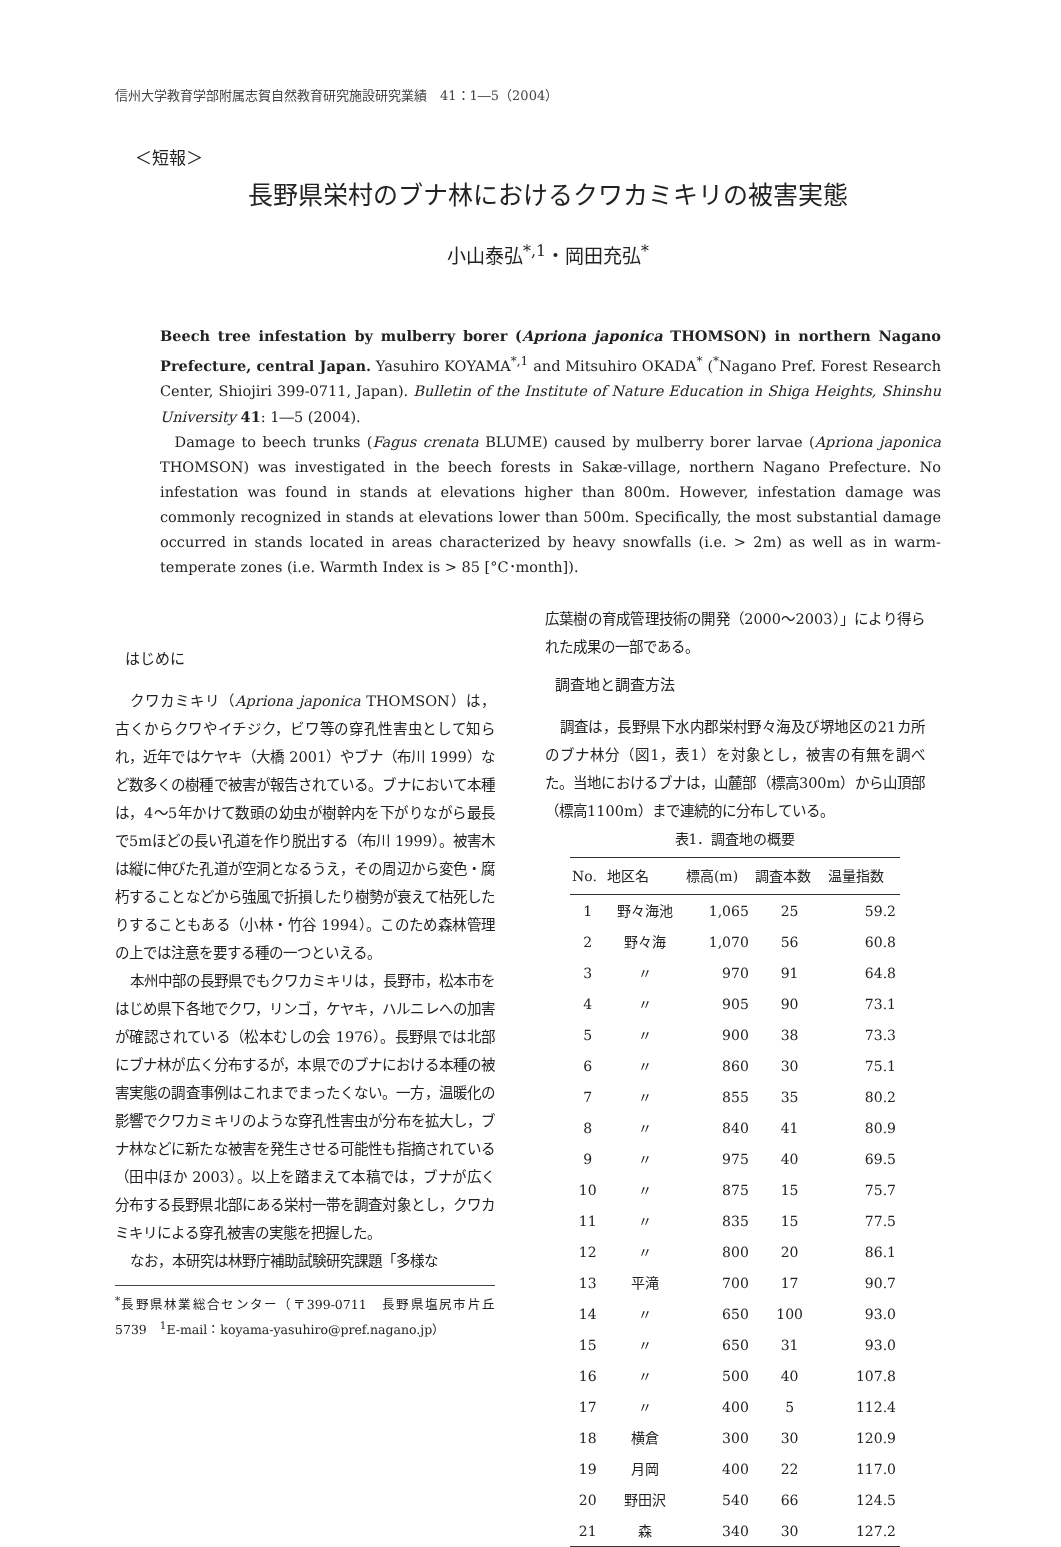信州大学教育学部附属志賀自然教育研究施設研究業績　41：1―5（2004）
＜短報＞
長野県栄村のブナ林におけるクワカミキリの被害実態
小山泰弘<sup>*,1</sup>・岡田充弘<sup>*</sup>
Beech tree infestation by mulberry borer (Apriona japonica THOMSON) in northern Nagano Prefecture, central Japan. Yasuhiro KOYAMA<sup>*,1</sup> and Mitsuhiro OKADA<sup>*</sup> (<sup>*</sup>Nagano Pref. Forest Research Center, Shiojiri 399-0711, Japan). Bulletin of the Institute of Nature Education in Shiga Heights, Shinshu University 41: 1―5 (2004).
Damage to beech trunks (Fagus crenata BLUME) caused by mulberry borer larvae (Apriona japonica THOMSON) was investigated in the beech forests in Sakæ-village, northern Nagano Prefecture. No infestation was found in stands at elevations higher than 800m. However, infestation damage was commonly recognized in stands at elevations lower than 500m. Specifically, the most substantial damage occurred in stands located in areas characterized by heavy snowfalls (i.e. > 2m) as well as in warm-temperate zones (i.e. Warmth Index is > 85 [°C･month]).
はじめに
クワカミキリ（Apriona japonica THOMSON）は，古くからクワやイチジク，ビワ等の穿孔性害虫として知られ，近年ではケヤキ（大橋 2001）やブナ（布川 1999）など数多くの樹種で被害が報告されている。ブナにおいて本種は，4～5年かけて数頭の幼虫が樹幹内を下がりながら最長で5mほどの長い孔道を作り脱出する（布川 1999）。被害木は縦に伸びた孔道が空洞となるうえ，その周辺から変色・腐朽することなどから強風で折損したり樹勢が衰えて枯死したりすることもある（小林・竹谷 1994）。このため森林管理の上では注意を要する種の一つといえる。
本州中部の長野県でもクワカミキリは，長野市，松本市をはじめ県下各地でクワ，リンゴ，ケヤキ，ハルニレへの加害が確認されている（松本むしの会 1976）。長野県では北部にブナ林が広く分布するが，本県でのブナにおける本種の被害実態の調査事例はこれまでまったくない。一方，温暖化の影響でクワカミキリのような穿孔性害虫が分布を拡大し，ブナ林などに新たな被害を発生させる可能性も指摘されている（田中ほか 2003）。以上を踏まえて本稿では，ブナが広く分布する長野県北部にある栄村一帯を調査対象とし，クワカミキリによる穿孔被害の実態を把握した。
なお，本研究は林野庁補助試験研究課題「多様な
<sup>*</sup> 長野県林業総合センター（〒399-0711　長野県塩尻市片丘5739　<sup>1</sup>E-mail：koyama-yasuhiro@pref.nagano.jp）
広葉樹の育成管理技術の開発（2000～2003）」により得られた成果の一部である。
調査地と調査方法
調査は，長野県下水内郡栄村野々海及び堺地区の21カ所のブナ林分（図1，表1）を対象とし，被害の有無を調べた。当地におけるブナは，山麓部（標高300m）から山頂部（標高1100m）まで連続的に分布している。
表1．調査地の概要
| No. | 地区名 | 標高(m) | 調査本数 | 温量指数 |
| --- | --- | --- | --- | --- |
| 1 | 野々海池 | 1,065 | 25 | 59.2 |
| 2 | 野々海 | 1,070 | 56 | 60.8 |
| 3 | 〃 | 970 | 91 | 64.8 |
| 4 | 〃 | 905 | 90 | 73.1 |
| 5 | 〃 | 900 | 38 | 73.3 |
| 6 | 〃 | 860 | 30 | 75.1 |
| 7 | 〃 | 855 | 35 | 80.2 |
| 8 | 〃 | 840 | 41 | 80.9 |
| 9 | 〃 | 975 | 40 | 69.5 |
| 10 | 〃 | 875 | 15 | 75.7 |
| 11 | 〃 | 835 | 15 | 77.5 |
| 12 | 〃 | 800 | 20 | 86.1 |
| 13 | 平滝 | 700 | 17 | 90.7 |
| 14 | 〃 | 650 | 100 | 93.0 |
| 15 | 〃 | 650 | 31 | 93.0 |
| 16 | 〃 | 500 | 40 | 107.8 |
| 17 | 〃 | 400 | 5 | 112.4 |
| 18 | 横倉 | 300 | 30 | 120.9 |
| 19 | 月岡 | 400 | 22 | 117.0 |
| 20 | 野田沢 | 540 | 66 | 124.5 |
| 21 | 森 | 340 | 30 | 127.2 |